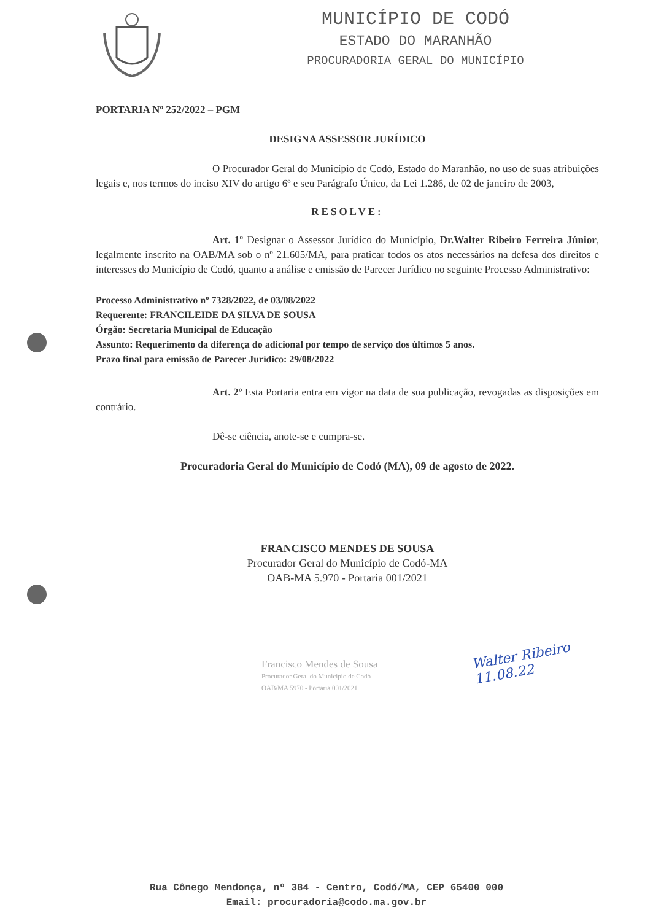MUNICÍPIO DE CODÓ
ESTADO DO MARANHÃO
PROCURADORIA GERAL DO MUNICÍPIO
PORTARIA Nº 252/2022 – PGM
DESIGNA ASSESSOR JURÍDICO
O Procurador Geral do Município de Codó, Estado do Maranhão, no uso de suas atribuições legais e, nos termos do inciso XIV do artigo 6º e seu Parágrafo Único, da Lei 1.286, de 02 de janeiro de 2003,
RESOLVE:
Art. 1º Designar o Assessor Jurídico do Município, Dr.Walter Ribeiro Ferreira Júnior, legalmente inscrito na OAB/MA sob o nº 21.605/MA, para praticar todos os atos necessários na defesa dos direitos e interesses do Município de Codó, quanto a análise e emissão de Parecer Jurídico no seguinte Processo Administrativo:
Processo Administrativo nº 7328/2022, de 03/08/2022
Requerente: FRANCILEIDE DA SILVA DE SOUSA
Órgão: Secretaria Municipal de Educação
Assunto: Requerimento da diferença do adicional por tempo de serviço dos últimos 5 anos.
Prazo final para emissão de Parecer Jurídico: 29/08/2022
Art. 2º Esta Portaria entra em vigor na data de sua publicação, revogadas as disposições em contrário.
Dê-se ciência, anote-se e cumpra-se.
Procuradoria Geral do Município de Codó (MA), 09 de agosto de 2022.
FRANCISCO MENDES DE SOUSA
Procurador Geral do Município de Codó-MA
OAB-MA 5.970 - Portaria 001/2021
Francisco Mendes de Sousa
Procurador Geral do Município de Codó
OAB/MA 5970 - Portaria 001/2021
Walter Ribeiro
11.08.22
Rua Cônego Mendonça, nº 384 - Centro, Codó/MA, CEP 65400 000
Email: procuradoria@codo.ma.gov.br